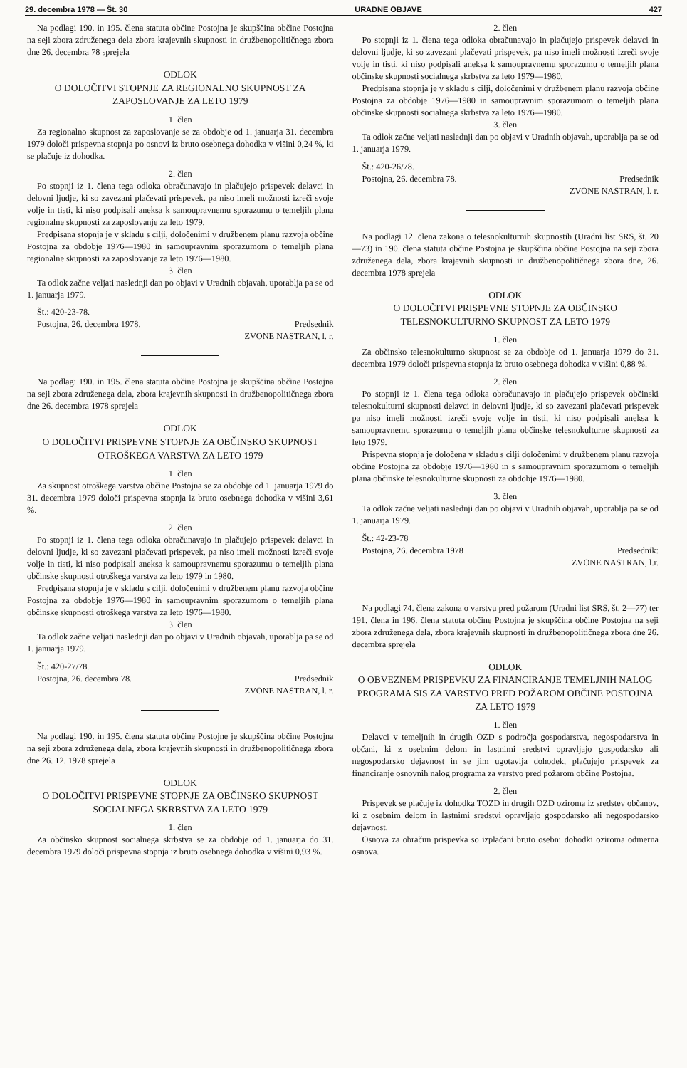29. decembra 1978 — Št. 30 URADNE OBJAVE 427
Na podlagi 190. in 195. člena statuta občine Postojna je skupščina občine Postojna na seji zbora združenega dela zbora krajevnih skupnosti in družbenopolitičnega zbora dne 26. decembra 78 sprejela
ODLOK
O DOLOČITVI STOPNJE ZA REGIONALNO SKUPNOST ZA ZAPOSLOVANJE ZA LETO 1979
1. člen
Za regionalno skupnost za zaposlovanje se za obdobje od 1. januarja 31. decembra 1979 določi prispevna stopnja po osnovi iz bruto osebnega dohodka v višini 0,24 %, ki se plačuje iz dohodka.
2. člen
Po stopnji iz 1. člena tega odloka obračunavajo in plačujejo prispevek delavci in delovni ljudje, ki so zavezani plačevati prispevek, pa niso imeli možnosti izreči svoje volje in tisti, ki niso podpisali aneksa k samoupravnemu sporazumu o temeljih plana regionalne skupnosti za zaposlovanje za leto 1979.
Predpisana stopnja je v skladu s cilji, določenimi v družbenem planu razvoja občine Postojna za obdobje 1976—1980 in samoupravnim sporazumom o temeljih plana regionalne skupnosti za zaposlovanje za leto 1976—1980.
3. člen
Ta odlok začne veljati naslednji dan po objavi v Uradnih objavah, uporablja pa se od 1. januarja 1979.
Št.: 420-23-78.
Postojna, 26. decembra 1978. Predsednik
ZVONE NASTRAN, l. r.
Na podlagi 190. in 195. člena statuta občine Postojna je skupščina občine Postojna na seji zbora združenega dela, zbora krajevnih skupnosti in družbenopolitičnega zbora dne 26. decembra 1978 sprejela
ODLOK
O DOLOČITVI PRISPEVNE STOPNJE ZA OBČINSKO SKUPNOST OTROŠKEGA VARSTVA ZA LETO 1979
1. člen
Za skupnost otroškega varstva občine Postojna se za obdobje od 1. januarja 1979 do 31. decembra 1979 določi prispevna stopnja iz bruto osebnega dohodka v višini 3,61 %.
2. člen
Po stopnji iz 1. člena tega odloka obračunavajo in plačujejo prispevek delavci in delovni ljudje, ki so zavezani plačevati prispevek, pa niso imeli možnosti izreči svoje volje in tisti, ki niso podpisali aneksa k samoupravnemu sporazumu o temeljih plana občinske skupnosti otroškega varstva za leto 1979 in 1980.
Predpisana stopnja je v skladu s cilji, določenimi v družbenem planu razvoja občine Postojna za obdobje 1976—1980 in samoupravnim sporazumom o temeljih plana občinske skupnosti otroškega varstva za leto 1976—1980.
3. člen
Ta odlok začne veljati naslednji dan po objavi v Uradnih objavah, uporablja pa se od 1. januarja 1979.
Št.: 420-27/78.
Postojna, 26. decembra 78. Predsednik
ZVONE NASTRAN, l. r.
Na podlagi 190. in 195. člena statuta občine Postojne je skupščina občine Postojna na seji zbora združenega dela, zbora krajevnih skupnosti in družbenopolitičnega zbora dne 26. 12. 1978 sprejela
ODLOK
O DOLOČITVI PRISPEVNE STOPNJE ZA OBČINSKO SKUPNOST SOCIALNEGA SKRBSTVA ZA LETO 1979
1. člen
Za občinsko skupnost socialnega skrbstva se za obdobje od 1. januarja do 31. decembra 1979 določi prispevna stopnja iz bruto osebnega dohodka v višini 0,93 %.
2. člen
Po stopnji iz 1. člena tega odloka obračunavajo in plačujejo prispevek delavci in delovni ljudje, ki so zavezani plačevati prispevek, pa niso imeli možnosti izreči svoje volje in tisti, ki niso podpisali aneksa k samoupravnemu sporazumu o temeljih plana občinske skupnosti socialnega skrbstva za leto 1979—1980.
Predpisana stopnja je v skladu s cilji, določenimi v družbenem planu razvoja občine Postojna za obdobje 1976—1980 in samoupravnim sporazumom o temeljih plana občinske skupnosti socialnega skrbstva za leto 1976—1980.
3. člen
Ta odlok začne veljati naslednji dan po objavi v Uradnih objavah, uporablja pa se od 1. januarja 1979.
Št.: 420-26/78.
Postojna, 26. decembra 78. Predsednik
ZVONE NASTRAN, l. r.
Na podlagi 12. člena zakona o telesnokulturnih skupnostih (Uradni list SRS, št. 20—73) in 190. člena statuta občine Postojna je skupščina občine Postojna na seji zbora združenega dela, zbora krajevnih skupnosti in družbenopolitičnega zbora dne, 26. decembra 1978 sprejela
ODLOK
O DOLOČITVI PRISPEVNE STOPNJE ZA OBČINSKO TELESNOKULTURNO SKUPNOST ZA LETO 1979
1. člen
Za občinsko telesnokulturno skupnost se za obdobje od 1. januarja 1979 do 31. decembra 1979 določi prispevna stopnja iz bruto osebnega dohodka v višini 0,88 %.
2. člen
Po stopnji iz 1. člena tega odloka obračunavajo in plačujejo prispevek občinski telesnokulturni skupnosti delavci in delovni ljudje, ki so zavezani plačevati prispevek pa niso imeli možnosti izreči svoje volje in tisti, ki niso podpisali aneksa k samoupravnemu sporazumu o temeljih plana občinske telesnokulturne skupnosti za leto 1979.
Prispevna stopnja je določena v skladu s cilji določenimi v družbenem planu razvoja občine Postojna za obdobje 1976—1980 in s samoupravnim sporazumom o temeljih plana občinske telesnokulturne skupnosti za obdobje 1976—1980.
3. člen
Ta odlok začne veljati naslednji dan po objavi v Uradnih objavah, uporablja pa se od 1. januarja 1979.
Št.: 42-23-78
Postojna, 26. decembra 1978 Predsednik:
ZVONE NASTRAN, l.r.
Na podlagi 74. člena zakona o varstvu pred požarom (Uradni list SRS, št. 2—77) ter 191. člena in 196. člena statuta občine Postojna je skupščina občine Postojna na seji zbora združenega dela, zbora krajevnih skupnosti in družbenopolitičnega zbora dne 26. decembra sprejela
ODLOK
O OBVEZNEM PRISPEVKU ZA FINANCIRANJE TEMELJNIH NALOG PROGRAMA SIS ZA VARSTVO PRED POŽAROM OBČINE POSTOJNA ZA LETO 1979
1. člen
Delavci v temeljnih in drugih OZD s področja gospodarstva, negospodarstva in občani, ki z osebnim delom in lastnimi sredstvi opravljajo gospodarsko ali negospodarsko dejavnost in se jim ugotavlja dohodek, plačujejo prispevek za financiranje osnovnih nalog programa za varstvo pred požarom občine Postojna.
2. člen
Prispevek se plačuje iz dohodka TOZD in drugih OZD oziroma iz sredstev občanov, ki z osebnim delom in lastnimi sredstvi opravljajo gospodarsko ali negospodarsko dejavnost.
Osnova za obračun prispevka so izplačani bruto osebni dohodki oziroma odmerna osnova.